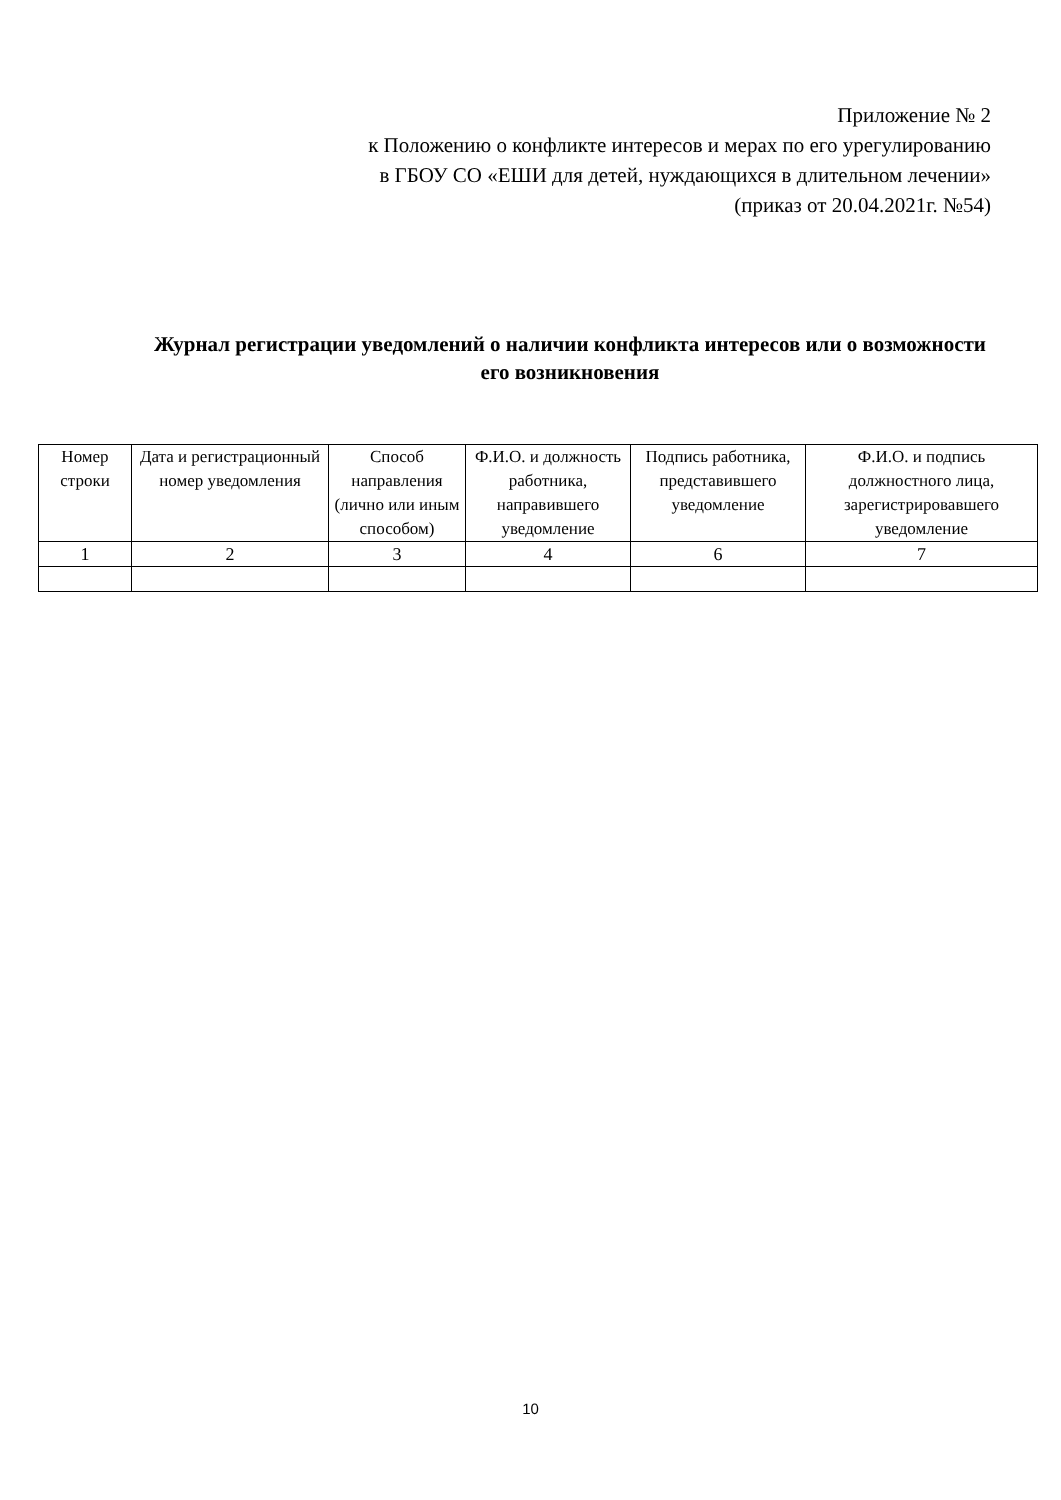Приложение № 2
к Положению о конфликте интересов и мерах по его урегулированию
в ГБОУ СО «ЕШИ для детей, нуждающихся в длительном лечении»
(приказ от 20.04.2021г. №54)
Журнал регистрации уведомлений о наличии конфликта интересов или о возможности его возникновения
| Номер строки | Дата и регистрационный номер уведомления | Способ направления (личнo или иным способом) | Ф.И.О. и должность работника, направившего уведомление | Подпись работника, представившего уведомление | Ф.И.О. и подпись должностного лица, зарегистрировавшего уведомление |
| --- | --- | --- | --- | --- | --- |
| 1 | 2 | 3 | 4 | 6 | 7 |
10